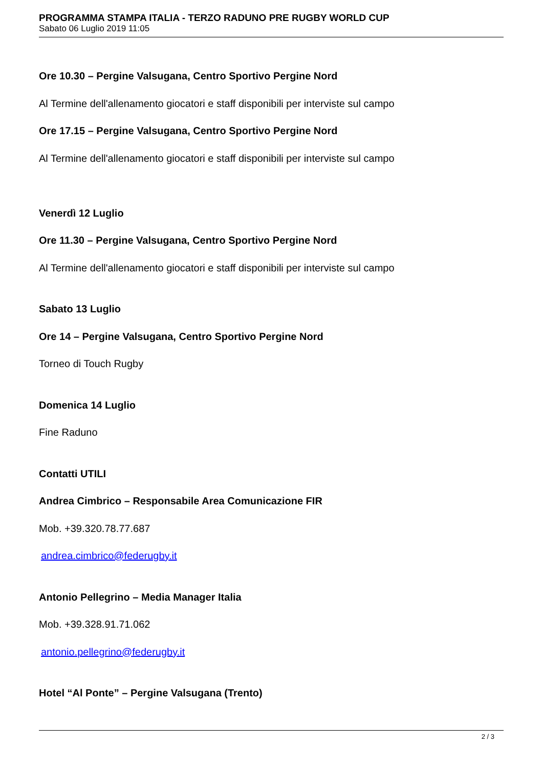PROGRAMMA STAMPA ITALIA - TERZO RADUNO PRE RUGBY WORLD CUP
Sabato 06 Luglio 2019 11:05
Ore 10.30 – Pergine Valsugana, Centro Sportivo Pergine Nord
Al Termine dell'allenamento giocatori e staff disponibili per interviste sul campo
Ore 17.15 – Pergine Valsugana, Centro Sportivo Pergine Nord
Al Termine dell'allenamento giocatori e staff disponibili per interviste sul campo
Venerdì 12 Luglio
Ore 11.30 – Pergine Valsugana, Centro Sportivo Pergine Nord
Al Termine dell'allenamento giocatori e staff disponibili per interviste sul campo
Sabato 13 Luglio
Ore 14 – Pergine Valsugana, Centro Sportivo Pergine Nord
Torneo di Touch Rugby
Domenica 14 Luglio
Fine Raduno
Contatti UTILI
Andrea Cimbrico – Responsabile Area Comunicazione FIR
Mob. +39.320.78.77.687
andrea.cimbrico@federugby.it
Antonio Pellegrino – Media Manager Italia
Mob. +39.328.91.71.062
antonio.pellegrino@federugby.it
Hotel “Al Ponte” – Pergine Valsugana (Trento)
2 / 3